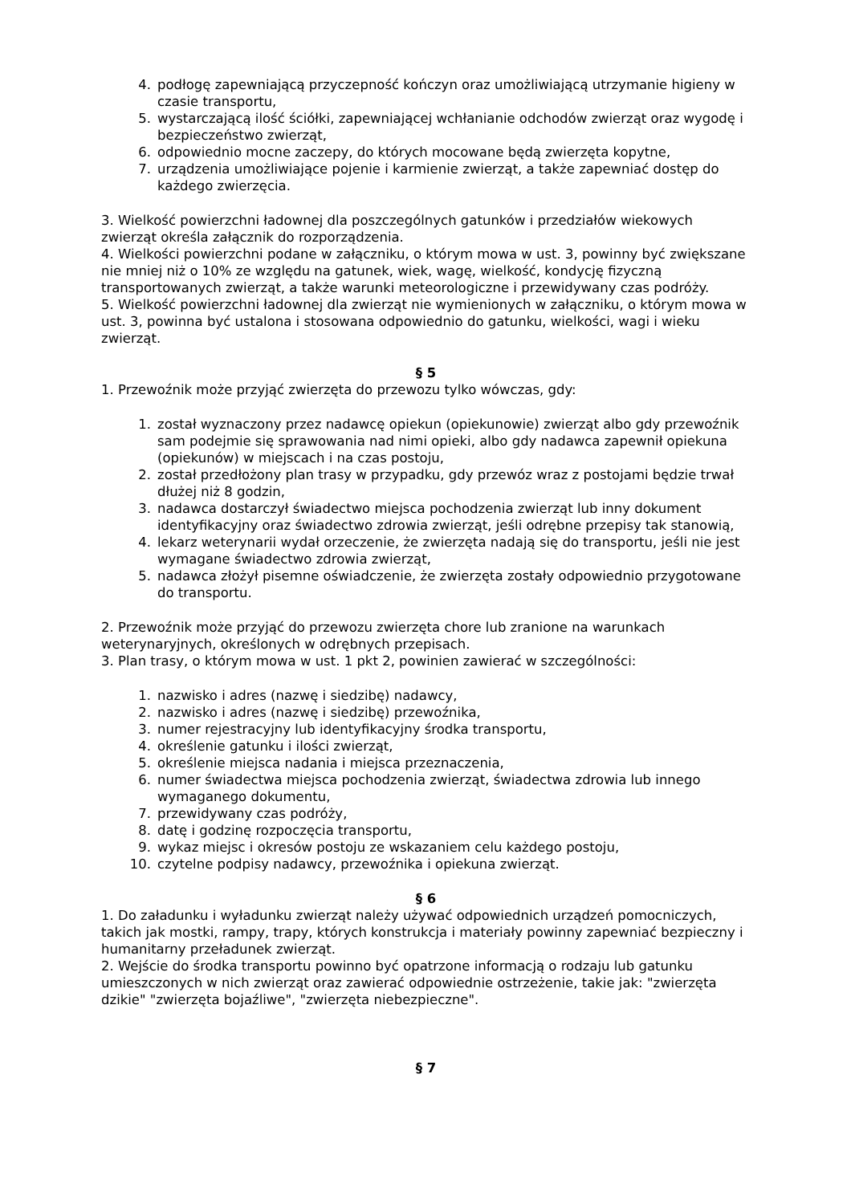4. podłogę zapewniającą przyczepność kończyn oraz umożliwiającą utrzymanie higieny w czasie transportu,
5. wystarczającą ilość ściółki, zapewniającej wchłanianie odchodów zwierząt oraz wygodę i bezpieczeństwo zwierząt,
6. odpowiednio mocne zaczepy, do których mocowane będą zwierzęta kopytne,
7. urządzenia umożliwiające pojenie i karmienie zwierząt, a także zapewniać dostęp do każdego zwierzęcia.
3. Wielkość powierzchni ładownej dla poszczególnych gatunków i przedziałów wiekowych zwierząt określa załącznik do rozporządzenia.
4. Wielkości powierzchni podane w załączniku, o którym mowa w ust. 3, powinny być zwiększane nie mniej niż o 10% ze względu na gatunek, wiek, wagę, wielkość, kondycję fizyczną transportowanych zwierząt, a także warunki meteorologiczne i przewidywany czas podróży.
5. Wielkość powierzchni ładownej dla zwierząt nie wymienionych w załączniku, o którym mowa w ust. 3, powinna być ustalona i stosowana odpowiednio do gatunku, wielkości, wagi i wieku zwierząt.
§ 5
1. Przewoźnik może przyjąć zwierzęta do przewozu tylko wówczas, gdy:
1. został wyznaczony przez nadawcę opiekun (opiekunowie) zwierząt albo gdy przewoźnik sam podejmie się sprawowania nad nimi opieki, albo gdy nadawca zapewnił opiekuna (opiekunów) w miejscach i na czas postoju,
2. został przedłożony plan trasy w przypadku, gdy przewóz wraz z postojami będzie trwał dłużej niż 8 godzin,
3. nadawca dostarczył świadectwo miejsca pochodzenia zwierząt lub inny dokument identyfikacyjny oraz świadectwo zdrowia zwierząt, jeśli odrębne przepisy tak stanowią,
4. lekarz weterynarii wydał orzeczenie, że zwierzęta nadają się do transportu, jeśli nie jest wymagane świadectwo zdrowia zwierząt,
5. nadawca złożył pisemne oświadczenie, że zwierzęta zostały odpowiednio przygotowane do transportu.
2. Przewoźnik może przyjąć do przewozu zwierzęta chore lub zranione na warunkach weterynaryjnych, określonych w odrębnych przepisach.
3. Plan trasy, o którym mowa w ust. 1 pkt 2, powinien zawierać w szczególności:
1. nazwisko i adres (nazwę i siedzibę) nadawcy,
2. nazwisko i adres (nazwę i siedzibę) przewoźnika,
3. numer rejestracyjny lub identyfikacyjny środka transportu,
4. określenie gatunku i ilości zwierząt,
5. określenie miejsca nadania i miejsca przeznaczenia,
6. numer świadectwa miejsca pochodzenia zwierząt, świadectwa zdrowia lub innego wymaganego dokumentu,
7. przewidywany czas podróży,
8. datę i godzinę rozpoczęcia transportu,
9. wykaz miejsc i okresów postoju ze wskazaniem celu każdego postoju,
10. czytelne podpisy nadawcy, przewoźnika i opiekuna zwierząt.
§ 6
1. Do załadunku i wyładunku zwierząt należy używać odpowiednich urządzeń pomocniczych, takich jak mostki, rampy, trapy, których konstrukcja i materiały powinny zapewniać bezpieczny i humanitarny przeładunek zwierząt.
2. Wejście do środka transportu powinno być opatrzone informacją o rodzaju lub gatunku umieszczonych w nich zwierząt oraz zawierać odpowiednie ostrzeżenie, takie jak: "zwierzęta dzikie" "zwierzęta bojaźliwe", "zwierzęta niebezpieczne".
§ 7